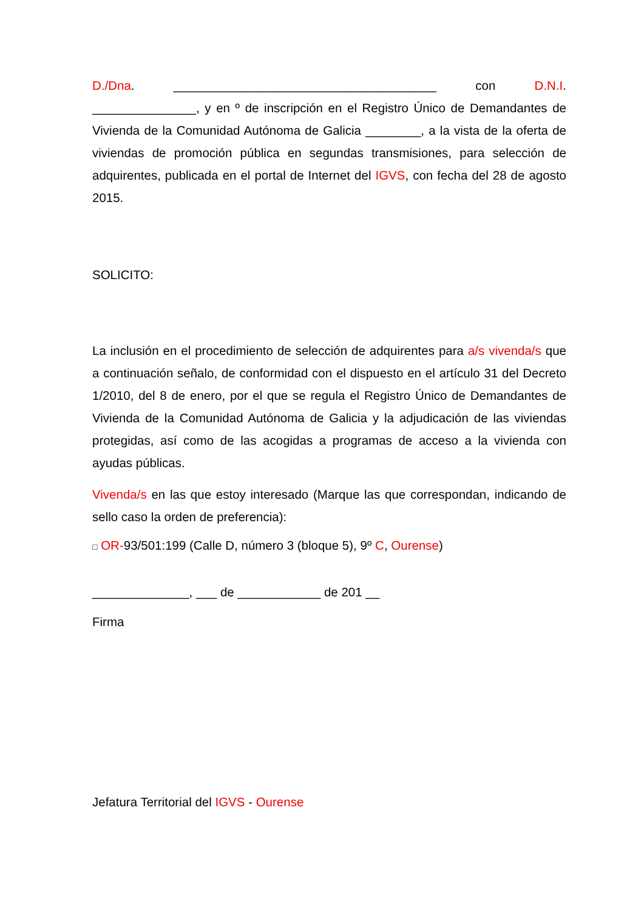D./Dna. ______________________________________ con D.N.I.
_______________, y en º de inscripción en el Registro Único de Demandantes de Vivienda de la Comunidad Autónoma de Galicia ________, a la vista de la oferta de viviendas de promoción pública en segundas transmisiones, para selección de adquirentes, publicada en el portal de Internet del IGVS, con fecha del 28 de agosto 2015.
SOLICITO:
La inclusión en el procedimiento de selección de adquirentes para a/s vivenda/s que a continuación señalo, de conformidad con el dispuesto en el artículo 31 del Decreto 1/2010, del 8 de enero, por el que se regula el Registro Único de Demandantes de Vivienda de la Comunidad Autónoma de Galicia y la adjudicación de las viviendas protegidas, así como de las acogidas a programas de acceso a la vivienda con ayudas públicas.
Vivenda/s en las que estoy interesado (Marque las que correspondan, indicando de sello caso la orden de preferencia):
□ OR-93/501:199 (Calle D, número 3 (bloque 5), 9º C, Ourense)
______________, ___ de ____________ de 201 __
Firma
Jefatura Territorial del IGVS - Ourense